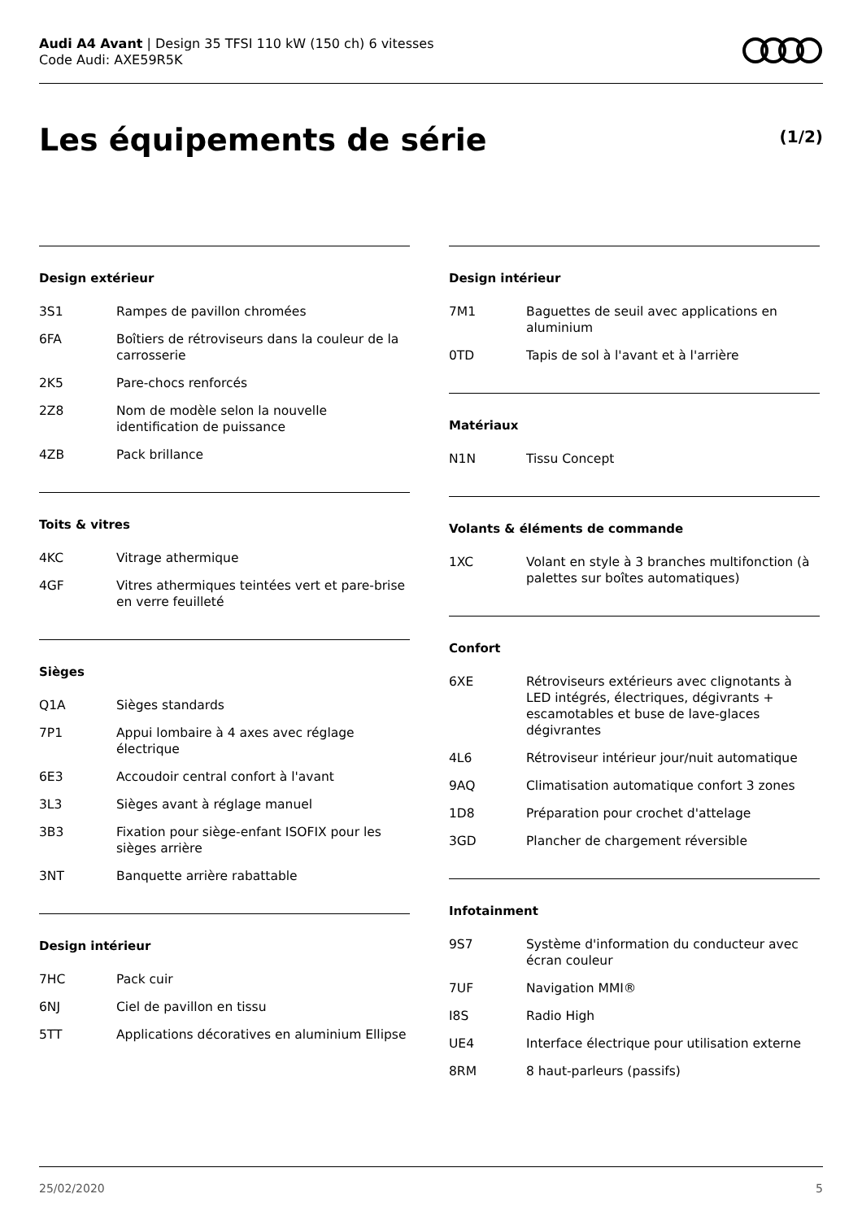Audi A4 Avant | Design 35 TFSI 110 kW (150 ch) 6 vitesses
Code Audi: AXE59R5K
Les équipements de série (1/2)
Design extérieur
| 3S1 | Rampes de pavillon chromées |
| 6FA | Boîtiers de rétroviseurs dans la couleur de la carrosserie |
| 2K5 | Pare-chocs renforcés |
| 2Z8 | Nom de modèle selon la nouvelle identification de puissance |
| 4ZB | Pack brillance |
Toits & vitres
| 4KC | Vitrage athermique |
| 4GF | Vitres athermiques teintées vert et pare-brise en verre feuilleté |
Sièges
| Q1A | Sièges standards |
| 7P1 | Appui lombaire à 4 axes avec réglage électrique |
| 6E3 | Accoudoir central confort à l'avant |
| 3L3 | Sièges avant à réglage manuel |
| 3B3 | Fixation pour siège-enfant ISOFIX pour les sièges arrière |
| 3NT | Banquette arrière rabattable |
Design intérieur
| 7HC | Pack cuir |
| 6NJ | Ciel de pavillon en tissu |
| 5TT | Applications décoratives en aluminium Ellipse |
Design intérieur
| 7M1 | Baguettes de seuil avec applications en aluminium |
| 0TD | Tapis de sol à l'avant et à l'arrière |
Matériaux
| N1N | Tissu Concept |
Volants & éléments de commande
| 1XC | Volant en style à 3 branches multifonction (à palettes sur boîtes automatiques) |
Confort
| 6XE | Rétroviseurs extérieurs avec clignotants à LED intégrés, électriques, dégivrants + escamotables et buse de lave-glaces dégivrantes |
| 4L6 | Rétroviseur intérieur jour/nuit automatique |
| 9AQ | Climatisation automatique confort 3 zones |
| 1D8 | Préparation pour crochet d'attelage |
| 3GD | Plancher de chargement réversible |
Infotainment
| 9S7 | Système d'information du conducteur avec écran couleur |
| 7UF | Navigation MMI® |
| I8S | Radio High |
| UE4 | Interface électrique pour utilisation externe |
| 8RM | 8 haut-parleurs (passifs) |
25/02/2020 5